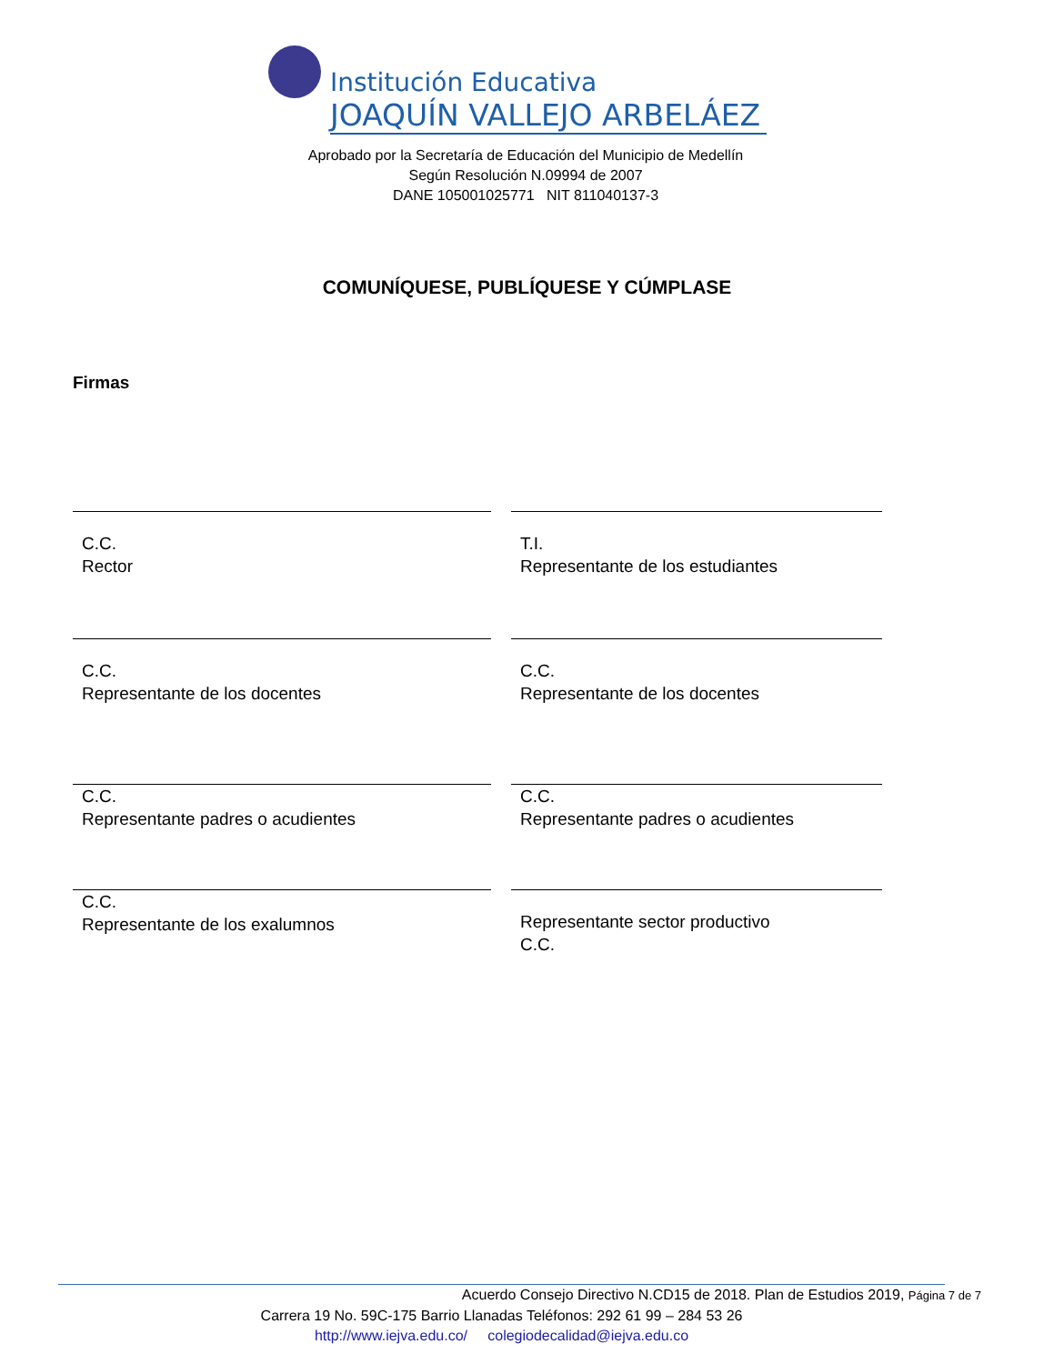Institución Educativa
JOAQUÍN VALLEJO ARBELÁEZ
Aprobado por la Secretaría de Educación del Municipio de Medellín
Según Resolución N.09994 de 2007
DANE 105001025771 NIT 811040137-3
COMUNÍQUESE, PUBLÍQUESE Y CÚMPLASE
Firmas
C.C.
Rector
T.I.
Representante de los estudiantes
C.C.
Representante de los docentes
C.C.
Representante de los docentes
C.C.
Representante padres o acudientes
C.C.
Representante padres o acudientes
C.C.
Representante de los exalumnos
Representante sector productivo
C.C.
Acuerdo Consejo Directivo N.CD15 de 2018. Plan de Estudios 2019, Página 7 de 7
Carrera 19 No. 59C-175 Barrio Llanadas Teléfonos: 292 61 99 – 284 53 26
http://www.iejva.edu.co/ colegiodecalidad@iejva.edu.co